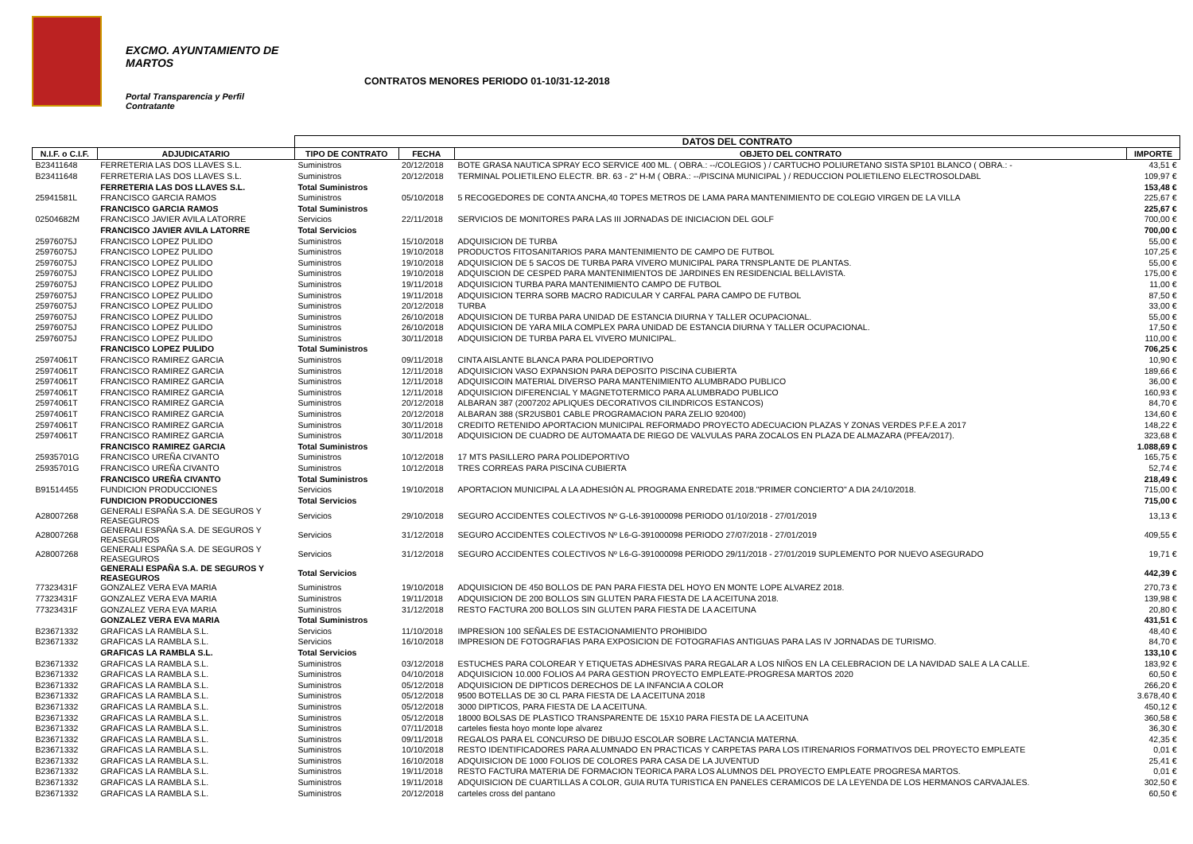EXCMO. AYUNTAMIENTO DE MARTOS
Portal Transparencia y Perfil Contratante
CONTRATOS MENORES PERIODO 01-10/31-12-2018
| | | DATOS DEL CONTRATO | | | |
| N.I.F. o C.I.F. | ADJUDICATARIO | TIPO DE CONTRATO | FECHA | OBJETO DEL CONTRATO | IMPORTE |
| B23411648 | FERRETERIA LAS DOS LLAVES S.L. | Suministros | 20/12/2018 | BOTE GRASA NAUTICA SPRAY ECO SERVICE 400 ML. ( OBRA.: --/COLEGIOS ) / CARTUCHO POLIURETANO SISTA SP101 BLANCO ( OBRA.: - | 43,51 € |
| B23411648 | FERRETERIA LAS DOS LLAVES S.L. | Suministros | 20/12/2018 | TERMINAL POLIETILENO ELECTR. BR. 63 - 2" H-M ( OBRA.: --/PISCINA MUNICIPAL ) / REDUCCION POLIETILENO ELECTROSOLDABL | 109,97 € |
| | FERRETERIA LAS DOS LLAVES S.L. | Total Suministros | | | 153,48 € |
| 25941581L | FRANCISCO GARCIA RAMOS | Suministros | 05/10/2018 | 5 RECOGEDORES DE CONTA ANCHA,40 TOPES METROS DE LAMA PARA MANTENIMIENTO DE COLEGIO VIRGEN DE LA VILLA | 225,67 € |
| | FRANCISCO GARCIA RAMOS | Total Suministros | | | 225,67 € |
| 02504682M | FRANCISCO JAVIER AVILA LATORRE | Servicios | 22/11/2018 | SERVICIOS DE MONITORES PARA LAS III JORNADAS DE INICIACION DEL GOLF | 700,00 € |
| | FRANCISCO JAVIER AVILA LATORRE | Total Servicios | | | 700,00 € |
| 25976075J | FRANCISCO LOPEZ PULIDO | Suministros | 15/10/2018 | ADQUISICION DE TURBA | 55,00 € |
| 25976075J | FRANCISCO LOPEZ PULIDO | Suministros | 19/10/2018 | PRODUCTOS FITOSANITARIOS PARA MANTENIMIENTO DE CAMPO DE FUTBOL | 107,25 € |
| 25976075J | FRANCISCO LOPEZ PULIDO | Suministros | 19/10/2018 | ADQUISICION DE 5 SACOS DE TURBA PARA VIVERO MUNICIPAL PARA TRNSPLANTE DE PLANTAS. | 55,00 € |
| 25976075J | FRANCISCO LOPEZ PULIDO | Suministros | 19/10/2018 | ADQUISCION DE CESPED PARA MANTENIMIENTOS DE JARDINES EN RESIDENCIAL BELLAVISTA. | 175,00 € |
| 25976075J | FRANCISCO LOPEZ PULIDO | Suministros | 19/11/2018 | ADQUISICION TURBA PARA MANTENIMIENTO CAMPO DE FUTBOL | 11,00 € |
| 25976075J | FRANCISCO LOPEZ PULIDO | Suministros | 19/11/2018 | ADQUISICION TERRA SORB MACRO RADICULAR Y CARFAL PARA CAMPO DE FUTBOL | 87,50 € |
| 25976075J | FRANCISCO LOPEZ PULIDO | Suministros | 20/12/2018 | TURBA | 33,00 € |
| 25976075J | FRANCISCO LOPEZ PULIDO | Suministros | 26/10/2018 | ADQUISICION DE TURBA PARA UNIDAD DE ESTANCIA DIURNA Y TALLER OCUPACIONAL. | 55,00 € |
| 25976075J | FRANCISCO LOPEZ PULIDO | Suministros | 26/10/2018 | ADQUISICION DE YARA MILA COMPLEX PARA UNIDAD DE ESTANCIA DIURNA Y TALLER OCUPACIONAL. | 17,50 € |
| 25976075J | FRANCISCO LOPEZ PULIDO | Suministros | 30/11/2018 | ADQUISICION DE TURBA PARA EL VIVERO MUNICIPAL. | 110,00 € |
| | FRANCISCO LOPEZ PULIDO | Total Suministros | | | 706,25 € |
| 25974061T | FRANCISCO RAMIREZ GARCIA | Suministros | 09/11/2018 | CINTA AISLANTE BLANCA PARA POLIDEPORTIVO | 10,90 € |
| 25974061T | FRANCISCO RAMIREZ GARCIA | Suministros | 12/11/2018 | ADQUISICION VASO EXPANSION PARA DEPOSITO PISCINA CUBIERTA | 189,66 € |
| 25974061T | FRANCISCO RAMIREZ GARCIA | Suministros | 12/11/2018 | ADQUISICOIN MATERIAL DIVERSO PARA MANTENIMIENTO ALUMBRADO PUBLICO | 36,00 € |
| 25974061T | FRANCISCO RAMIREZ GARCIA | Suministros | 12/11/2018 | ADQUISICION DIFERENCIAL Y MAGNETOTERMICO PARA ALUMBRADO PUBLICO | 160,93 € |
| 25974061T | FRANCISCO RAMIREZ GARCIA | Suministros | 20/12/2018 | ALBARAN 387 (2007202 APLIQUES DECORATIVOS CILINDRICOS ESTANCOS) | 84,70 € |
| 25974061T | FRANCISCO RAMIREZ GARCIA | Suministros | 20/12/2018 | ALBARAN 388 (SR2USB01 CABLE PROGRAMACION PARA ZELIO 920400) | 134,60 € |
| 25974061T | FRANCISCO RAMIREZ GARCIA | Suministros | 30/11/2018 | CREDITO RETENIDO APORTACION MUNICIPAL REFORMADO PROYECTO ADECUACION PLAZAS Y ZONAS VERDES P.F.E.A 2017 | 148,22 € |
| 25974061T | FRANCISCO RAMIREZ GARCIA | Suministros | 30/11/2018 | ADQUISICION DE CUADRO DE AUTOMAATA DE RIEGO DE VALVULAS PARA ZOCALOS EN PLAZA DE ALMAZARA (PFEA/2017). | 323,68 € |
| | FRANCISCO RAMIREZ GARCIA | Total Suministros | | | 1.088,69 € |
| 25935701G | FRANCISCO UREÑA CIVANTO | Suministros | 10/12/2018 | 17 MTS PASILLERO PARA POLIDEPORTIVO | 165,75 € |
| 25935701G | FRANCISCO UREÑA CIVANTO | Suministros | 10/12/2018 | TRES CORREAS PARA PISCINA CUBIERTA | 52,74 € |
| | FRANCISCO UREÑA CIVANTO | Total Suministros | | | 218,49 € |
| B91514455 | FUNDICION PRODUCCIONES | Servicios | 19/10/2018 | APORTACION MUNICIPAL A LA ADHESIÓN AL PROGRAMA ENREDATE 2018."PRIMER CONCIERTO" A DIA 24/10/2018. | 715,00 € |
| | FUNDICION PRODUCCIONES | Total Servicios | | | 715,00 € |
| A28007268 | GENERALI ESPAÑA S.A. DE SEGUROS Y REASEGUROS | Servicios | 29/10/2018 | SEGURO ACCIDENTES COLECTIVOS Nº G-L6-391000098 PERIODO 01/10/2018 - 27/01/2019 | 13,13 € |
| A28007268 | GENERALI ESPAÑA S.A. DE SEGUROS Y REASEGUROS | Servicios | 31/12/2018 | SEGURO ACCIDENTES COLECTIVOS Nº L6-G-391000098 PERIODO 27/07/2018 - 27/01/2019 | 409,55 € |
| A28007268 | GENERALI ESPAÑA S.A. DE SEGUROS Y REASEGUROS | Servicios | 31/12/2018 | SEGURO ACCIDENTES COLECTIVOS Nº L6-G-391000098 PERIODO 29/11/2018 - 27/01/2019 SUPLEMENTO POR NUEVO ASEGURADO | 19,71 € |
| | GENERALI ESPAÑA S.A. DE SEGUROS Y REASEGUROS | Total Servicios | | | 442,39 € |
| 77323431F | GONZALEZ VERA EVA MARIA | Suministros | 19/10/2018 | ADQUISICION DE 450 BOLLOS DE PAN PARA FIESTA DEL HOYO EN MONTE LOPE ALVAREZ 2018. | 270,73 € |
| 77323431F | GONZALEZ VERA EVA MARIA | Suministros | 19/11/2018 | ADQUISICION DE 200 BOLLOS SIN GLUTEN PARA FIESTA DE LA ACEITUNA 2018. | 139,98 € |
| 77323431F | GONZALEZ VERA EVA MARIA | Suministros | 31/12/2018 | RESTO FACTURA 200 BOLLOS SIN GLUTEN PARA FIESTA DE LA ACEITUNA | 20,80 € |
| | GONZALEZ VERA EVA MARIA | Total Suministros | | | 431,51 € |
| B23671332 | GRAFICAS LA RAMBLA S.L. | Servicios | 11/10/2018 | IMPRESION 100 SEÑALES DE ESTACIONAMIENTO PROHIBIDO | 48,40 € |
| B23671332 | GRAFICAS LA RAMBLA S.L. | Servicios | 16/10/2018 | IMPRESION DE FOTOGRAFIAS PARA EXPOSICION DE FOTOGRAFIAS ANTIGUAS PARA LAS IV JORNADAS DE TURISMO. | 84,70 € |
| | GRAFICAS LA RAMBLA S.L. | Total Servicios | | | 133,10 € |
| B23671332 | GRAFICAS LA RAMBLA S.L. | Suministros | 03/12/2018 | ESTUCHES PARA COLOREAR Y ETIQUETAS ADHESIVAS PARA REGALAR A LOS NIÑOS EN LA CELEBRACION DE LA NAVIDAD SALE A LA CALLE. | 183,92 € |
| B23671332 | GRAFICAS LA RAMBLA S.L. | Suministros | 04/10/2018 | ADQUISICION 10.000 FOLIOS A4 PARA GESTION PROYECTO EMPLEATE-PROGRESA MARTOS 2020 | 60,50 € |
| B23671332 | GRAFICAS LA RAMBLA S.L. | Suministros | 05/12/2018 | ADQUISICION DE DIPTICOS DERECHOS DE LA INFANCIA A COLOR | 266,20 € |
| B23671332 | GRAFICAS LA RAMBLA S.L. | Suministros | 05/12/2018 | 9500 BOTELLAS DE 30 CL PARA FIESTA DE LA ACEITUNA 2018 | 3.678,40 € |
| B23671332 | GRAFICAS LA RAMBLA S.L. | Suministros | 05/12/2018 | 3000 DIPTICOS, PARA FIESTA DE LA ACEITUNA. | 450,12 € |
| B23671332 | GRAFICAS LA RAMBLA S.L. | Suministros | 05/12/2018 | 18000 BOLSAS DE PLASTICO TRANSPARENTE DE 15X10 PARA FIESTA DE LA ACEITUNA | 360,58 € |
| B23671332 | GRAFICAS LA RAMBLA S.L. | Suministros | 07/11/2018 | carteles fiesta hoyo monte lope alvarez | 36,30 € |
| B23671332 | GRAFICAS LA RAMBLA S.L. | Suministros | 09/11/2018 | REGALOS PARA EL CONCURSO DE DIBUJO ESCOLAR SOBRE LACTANCIA MATERNA. | 42,35 € |
| B23671332 | GRAFICAS LA RAMBLA S.L. | Suministros | 10/10/2018 | RESTO IDENTIFICADORES PARA ALUMNADO EN PRACTICAS Y CARPETAS PARA LOS ITIRENARIOS FORMATIVOS DEL PROYECTO EMPLEATE | 0,01 € |
| B23671332 | GRAFICAS LA RAMBLA S.L. | Suministros | 16/10/2018 | ADQUISICION DE 1000 FOLIOS DE COLORES PARA CASA DE LA JUVENTUD | 25,41 € |
| B23671332 | GRAFICAS LA RAMBLA S.L. | Suministros | 19/11/2018 | RESTO FACTURA MATERIA DE FORMACION TEORICA PARA LOS ALUMNOS DEL PROYECTO EMPLEATE PROGRESA MARTOS. | 0,01 € |
| B23671332 | GRAFICAS LA RAMBLA S.L. | Suministros | 19/11/2018 | ADQUISICION DE CUARTILLAS A COLOR, GUIA RUTA TURISTICA EN PANELES CERAMICOS DE LA LEYENDA DE LOS HERMANOS CARVAJALES. | 302,50 € |
| B23671332 | GRAFICAS LA RAMBLA S.L. | Suministros | 20/12/2018 | carteles cross del pantano | 60,50 € |